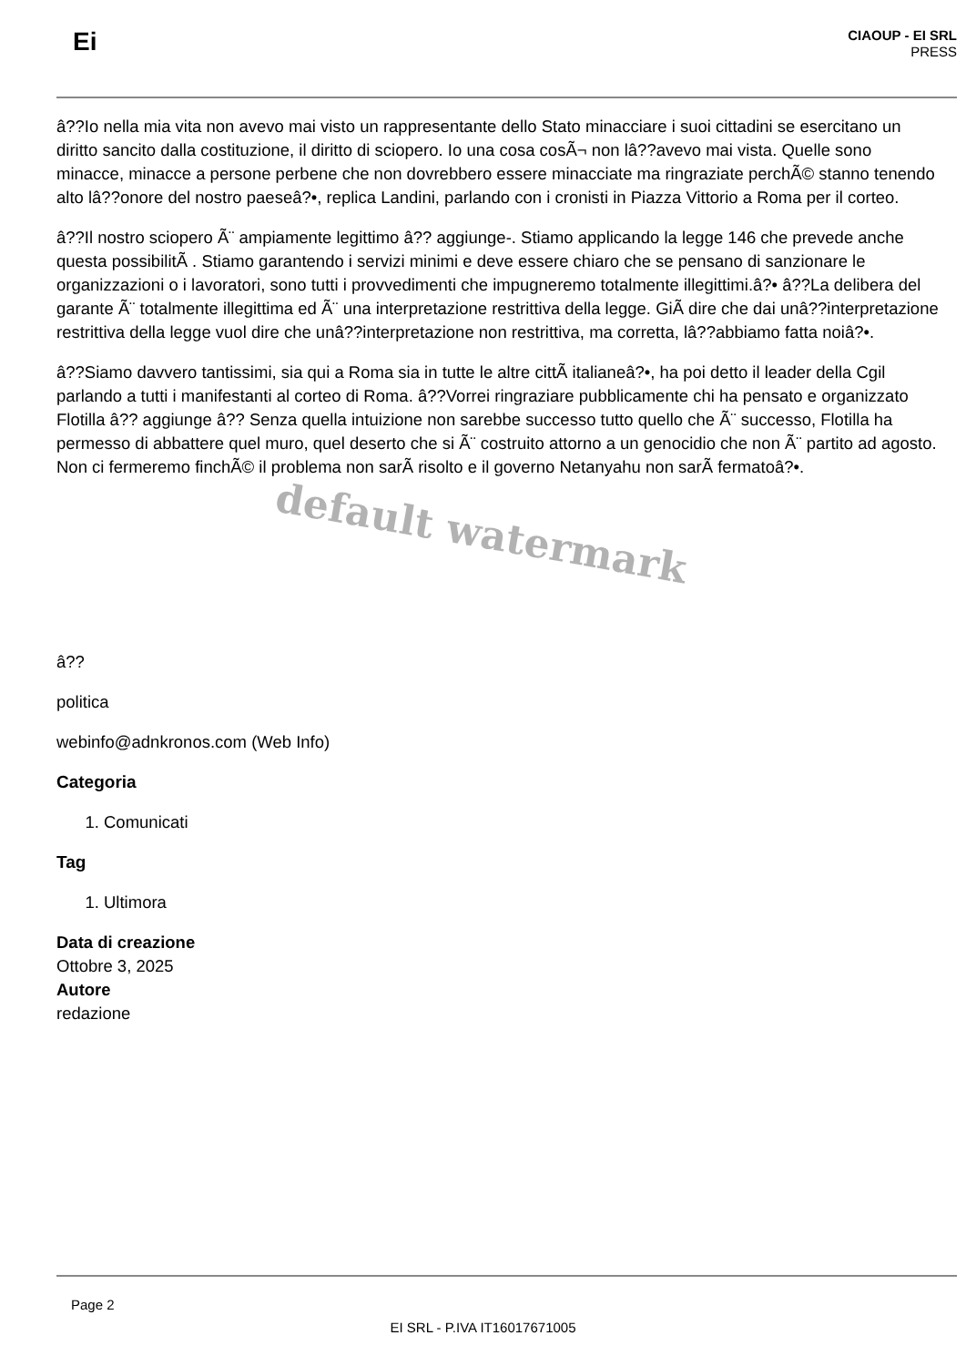Ei
CIAOUP - EI SRL
PRESS
â??Io nella mia vita non avevo mai visto un rappresentante dello Stato minacciare i suoi cittadini se esercitano un diritto sancito dalla costituzione, il diritto di sciopero. Io una cosa cosÃ¬ non lâ??avevo mai vista. Quelle sono minacce, minacce a persone perbene che non dovrebbero essere minacciate ma ringraziate perchÃ© stanno tenendo alto lâ??onore del nostro paeseâ?•, replica Landini, parlando con i cronisti in Piazza Vittorio a Roma per il corteo.
â??Il nostro sciopero Ã¨ ampiamente legittimo â?? aggiunge-. Stiamo applicando la legge 146 che prevede anche questa possibilitÃ . Stiamo garantendo i servizi minimi e deve essere chiaro che se pensano di sanzionare le organizzazioni o i lavoratori, sono tutti i provvedimenti che impugneremo totalmente illegittimi.â?• â??La delibera del garante Ã¨ totalmente illegittima ed Ã¨ una interpretazione restrittiva della legge. GiÃ dire che dai unâ??interpretazione restrittiva della legge vuol dire che unâ??interpretazione non restrittiva, ma corretta, lâ??abbiamo fatta noiâ?•.
â??Siamo davvero tantissimi, sia qui a Roma sia in tutte le altre cittÃ italianeâ?•, ha poi detto il leader della Cgil parlando a tutti i manifestanti al corteo di Roma. â??Vorrei ringraziare pubblicamente chi ha pensato e organizzato Flotilla â?? aggiunge â?? Senza quella intuizione non sarebbe successo tutto quello che Ã¨ successo, Flotilla ha permesso di abbattere quel muro, quel deserto che si Ã¨ costruito attorno a un genocidio che non Ã¨ partito ad agosto. Non ci fermeremo finchÃ© il problema non sarÃ risolto e il governo Netanyahu non sarÃ fermatoâ?•.
â??
politica
webinfo@adnkronos.com (Web Info)
Categoria
1. Comunicati
Tag
1. Ultimora
Data di creazione
Ottobre 3, 2025
Autore
redazione
default watermark
Page 2
EI SRL - P.IVA IT16017671005